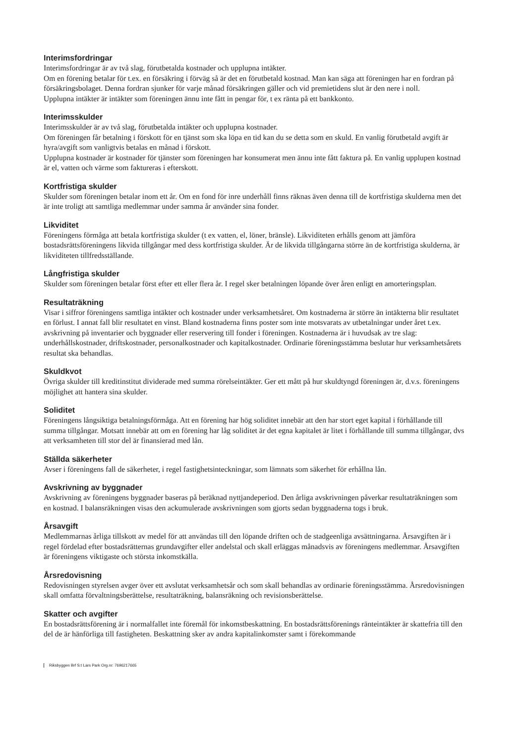Interimsfordringar
Interimsfordringar är av två slag, förutbetalda kostnader och upplupna intäkter.
Om en förening betalar för t.ex. en försäkring i förväg så är det en förutbetald kostnad. Man kan säga att föreningen har en fordran på försäkringsbolaget. Denna fordran sjunker för varje månad försäkringen gäller och vid premietidens slut är den nere i noll.
Upplupna intäkter är intäkter som föreningen ännu inte fått in pengar för, t ex ränta på ett bankkonto.
Interimsskulder
Interimsskulder är av två slag, förutbetalda intäkter och upplupna kostnader.
Om föreningen får betalning i förskott för en tjänst som ska löpa en tid kan du se detta som en skuld. En vanlig förutbetald avgift är hyra/avgift som vanligtvis betalas en månad i förskott.
Upplupna kostnader är kostnader för tjänster som föreningen har konsumerat men ännu inte fått faktura på. En vanlig upplupen kostnad är el, vatten och värme som faktureras i efterskott.
Kortfristiga skulder
Skulder som föreningen betalar inom ett år. Om en fond för inre underhåll finns räknas även denna till de kortfristiga skulderna men det är inte troligt att samtliga medlemmar under samma år använder sina fonder.
Likviditet
Föreningens förmåga att betala kortfristiga skulder (t ex vatten, el, löner, bränsle). Likviditeten erhålls genom att jämföra bostadsrättsföreningens likvida tillgångar med dess kortfristiga skulder. Är de likvida tillgångarna större än de kortfristiga skulderna, är likviditeten tillfredsställande.
Långfristiga skulder
Skulder som föreningen betalar först efter ett eller flera år. I regel sker betalningen löpande över åren enligt en amorteringsplan.
Resultaträkning
Visar i siffror föreningens samtliga intäkter och kostnader under verksamhetsåret. Om kostnaderna är större än intäkterna blir resultatet en förlust. I annat fall blir resultatet en vinst. Bland kostnaderna finns poster som inte motsvarats av utbetalningar under året t.ex. avskrivning på inventarier och byggnader eller reservering till fonder i föreningen. Kostnaderna är i huvudsak av tre slag: underhållskostnader, driftskostnader, personalkostnader och kapitalkostnader. Ordinarie föreningsstämma beslutar hur verksamhetsårets resultat ska behandlas.
Skuldkvot
Övriga skulder till kreditinstitut dividerade med summa rörelseintäkter. Ger ett mått på hur skuldtyngd föreningen är, d.v.s. föreningens möjlighet att hantera sina skulder.
Soliditet
Föreningens långsiktiga betalningsförmåga. Att en förening har hög soliditet innebär att den har stort eget kapital i förhållande till summa tillgångar. Motsatt innebär att om en förening har låg soliditet är det egna kapitalet är litet i förhållande till summa tillgångar, dvs att verksamheten till stor del är finansierad med lån.
Ställda säkerheter
Avser i föreningens fall de säkerheter, i regel fastighetsinteckningar, som lämnats som säkerhet för erhållna lån.
Avskrivning av byggnader
Avskrivning av föreningens byggnader baseras på beräknad nyttjandeperiod. Den årliga avskrivningen påverkar resultaträkningen som en kostnad. I balansräkningen visas den ackumulerade avskrivningen som gjorts sedan byggnaderna togs i bruk.
Årsavgift
Medlemmarnas årliga tillskott av medel för att användas till den löpande driften och de stadgeenliga avsättningarna. Årsavgiften är i regel fördelad efter bostadsrätternas grundavgifter eller andelstal och skall erläggas månadsvis av föreningens medlemmar. Årsavgiften är föreningens viktigaste och största inkomstkälla.
Årsredovisning
Redovisningen styrelsen avger över ett avslutat verksamhetsår och som skall behandlas av ordinarie föreningsstämma. Årsredovisningen skall omfatta förvaltningsberättelse, resultaträkning, balansräkning och revisionsberättelse.
Skatter och avgifter
En bostadsrättsförening är i normalfallet inte föremål för inkomstbeskattning. En bostadsrättsförenings ränteintäkter är skattefria till den del de är hänförliga till fastigheten. Beskattning sker av andra kapitalinkomster samt i förekommande
Riksbyggen Brf S:t Lars Park Org.nr: 7696217665